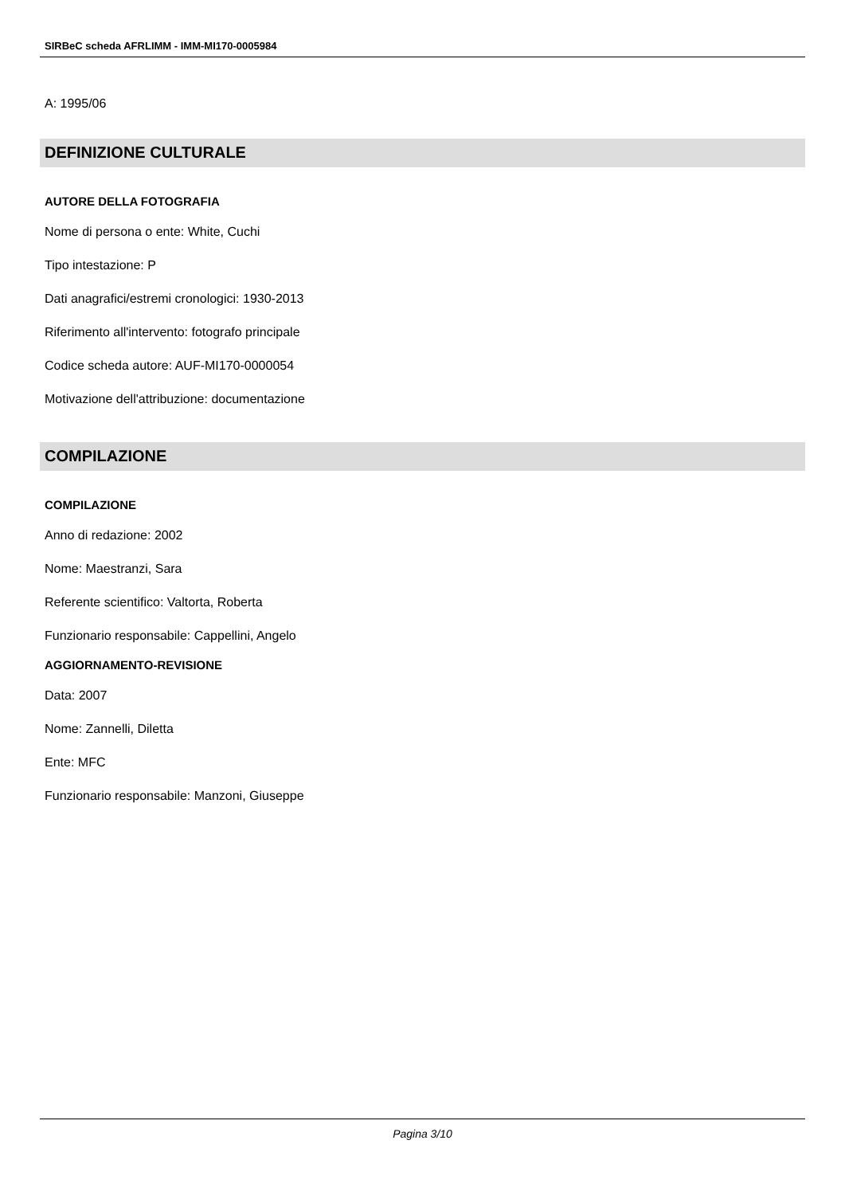SIRBeC scheda AFRLIMM - IMM-MI170-0005984
A: 1995/06
DEFINIZIONE CULTURALE
AUTORE DELLA FOTOGRAFIA
Nome di persona o ente: White, Cuchi
Tipo intestazione: P
Dati anagrafici/estremi cronologici: 1930-2013
Riferimento all'intervento: fotografo principale
Codice scheda autore: AUF-MI170-0000054
Motivazione dell'attribuzione: documentazione
COMPILAZIONE
COMPILAZIONE
Anno di redazione: 2002
Nome: Maestranzi, Sara
Referente scientifico: Valtorta, Roberta
Funzionario responsabile: Cappellini, Angelo
AGGIORNAMENTO-REVISIONE
Data: 2007
Nome: Zannelli, Diletta
Ente: MFC
Funzionario responsabile: Manzoni, Giuseppe
Pagina 3/10